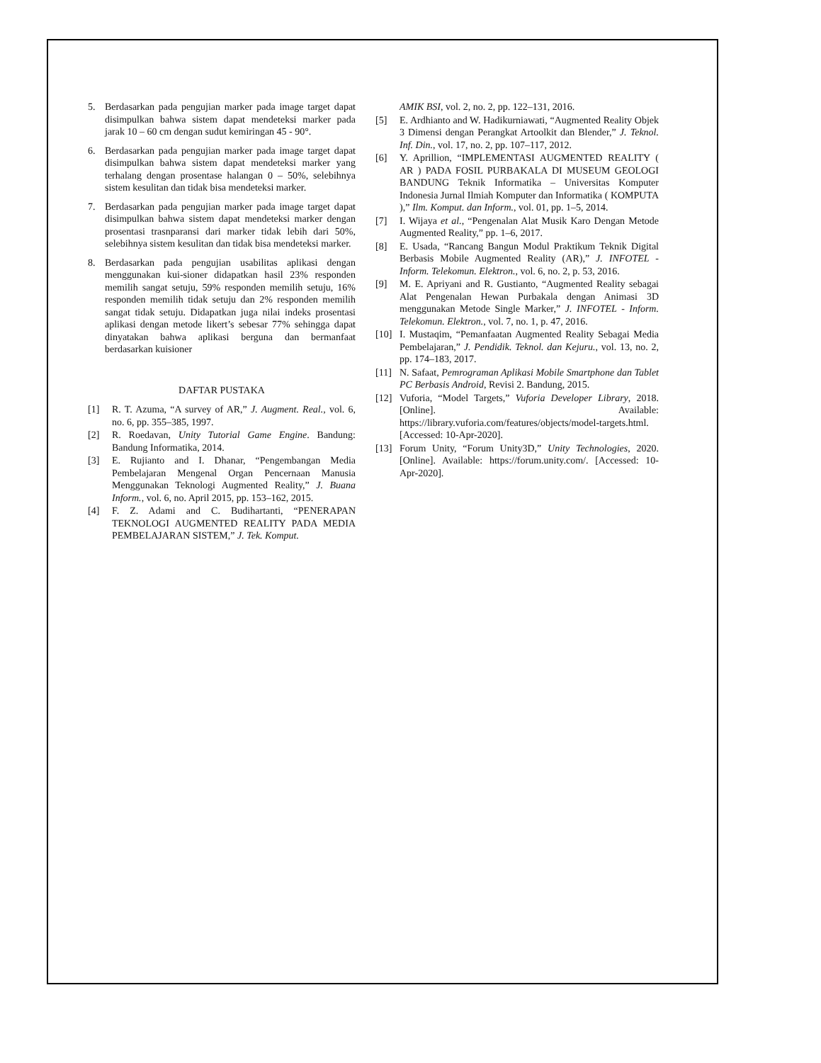5. Berdasarkan pada pengujian marker pada image target dapat disimpulkan bahwa sistem dapat mendeteksi marker pada jarak 10 – 60 cm dengan sudut kemiringan 45 - 90°.
6. Berdasarkan pada pengujian marker pada image target dapat disimpulkan bahwa sistem dapat mendeteksi marker yang terhalang dengan prosentase halangan 0 – 50%, selebihnya sistem kesulitan dan tidak bisa mendeteksi marker.
7. Berdasarkan pada pengujian marker pada image target dapat disimpulkan bahwa sistem dapat mendeteksi marker dengan prosentasi trasnparansi dari marker tidak lebih dari 50%, selebihnya sistem kesulitan dan tidak bisa mendeteksi marker.
8. Berdasarkan pada pengujian usabilitas aplikasi dengan menggunakan kui-sioner didapatkan hasil 23% responden memilih sangat setuju, 59% responden memilih setuju, 16% responden memilih tidak setuju dan 2% responden memilih sangat tidak setuju. Didapatkan juga nilai indeks prosentasi aplikasi dengan metode likert’s sebesar 77% sehingga dapat dinyatakan bahwa aplikasi berguna dan bermanfaat berdasarkan kuisioner
DAFTAR PUSTAKA
[1] R. T. Azuma, “A survey of AR,” J. Augment. Real., vol. 6, no. 6, pp. 355–385, 1997.
[2] R. Roedavan, Unity Tutorial Game Engine. Bandung: Bandung Informatika, 2014.
[3] E. Rujianto and I. Dhanar, “Pengembangan Media Pembelajaran Mengenal Organ Pencernaan Manusia Menggunakan Teknologi Augmented Reality,” J. Buana Inform., vol. 6, no. April 2015, pp. 153–162, 2015.
[4] F. Z. Adami and C. Budihartanti, “PENERAPAN TEKNOLOGI AUGMENTED REALITY PADA MEDIA PEMBELAJARAN SISTEM,” J. Tek. Komput.
AMIK BSI, vol. 2, no. 2, pp. 122–131, 2016.
[5] E. Ardhianto and W. Hadikurniawati, “Augmented Reality Objek 3 Dimensi dengan Perangkat Artoolkit dan Blender,” J. Teknol. Inf. Din., vol. 17, no. 2, pp. 107–117, 2012.
[6] Y. Aprillion, “IMPLEMENTASI AUGMENTED REALITY ( AR ) PADA FOSIL PURBAKALA DI MUSEUM GEOLOGI BANDUNG Teknik Informatika – Universitas Komputer Indonesia Jurnal Ilmiah Komputer dan Informatika ( KOMPUTA ),” Ilm. Komput. dan Inform., vol. 01, pp. 1–5, 2014.
[7] I. Wijaya et al., “Pengenalan Alat Musik Karo Dengan Metode Augmented Reality,” pp. 1–6, 2017.
[8] E. Usada, “Rancang Bangun Modul Praktikum Teknik Digital Berbasis Mobile Augmented Reality (AR),” J. INFOTEL - Inform. Telekomun. Elektron., vol. 6, no. 2, p. 53, 2016.
[9] M. E. Apriyani and R. Gustianto, “Augmented Reality sebagai Alat Pengenalan Hewan Purbakala dengan Animasi 3D menggunakan Metode Single Marker,” J. INFOTEL - Inform. Telekomun. Elektron., vol. 7, no. 1, p. 47, 2016.
[10] I. Mustaqim, “Pemanfaatan Augmented Reality Sebagai Media Pembelajaran,” J. Pendidik. Teknol. dan Kejuru., vol. 13, no. 2, pp. 174–183, 2017.
[11] N. Safaat, Pemrograman Aplikasi Mobile Smartphone dan Tablet PC Berbasis Android, Revisi 2. Bandung, 2015.
[12] Vuforia, “Model Targets,” Vuforia Developer Library, 2018. [Online]. Available: https://library.vuforia.com/features/objects/model-targets.html. [Accessed: 10-Apr-2020].
[13] Forum Unity, “Forum Unity3D,” Unity Technologies, 2020. [Online]. Available: https://forum.unity.com/. [Accessed: 10-Apr-2020].